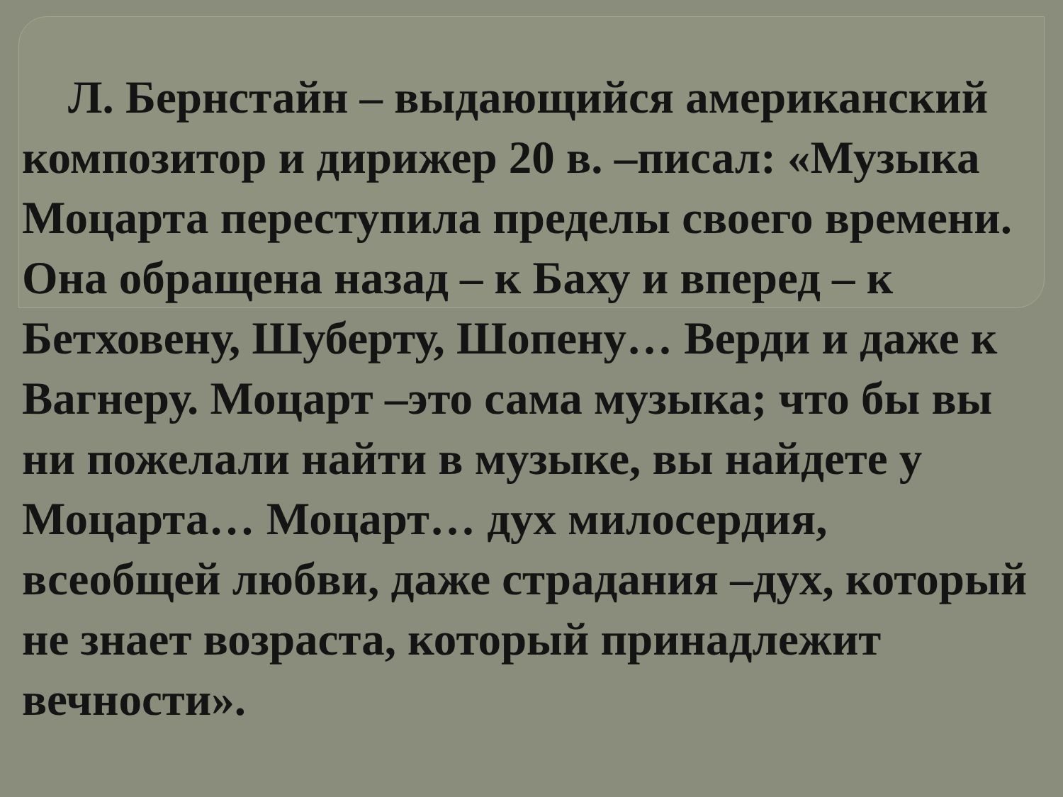Л. Бернстайн – выдающийся американский композитор и дирижер 20 в. –писал: «Музыка Моцарта переступила пределы своего времени. Она обращена назад – к Баху и вперед – к Бетховену, Шуберту, Шопену… Верди и даже к Вагнеру. Моцарт –это сама музыка; что бы вы ни пожелали найти в музыке, вы найдете у Моцарта… Моцарт… дух милосердия, всеобщей любви, даже страдания –дух, который не знает возраста, который принадлежит вечности».